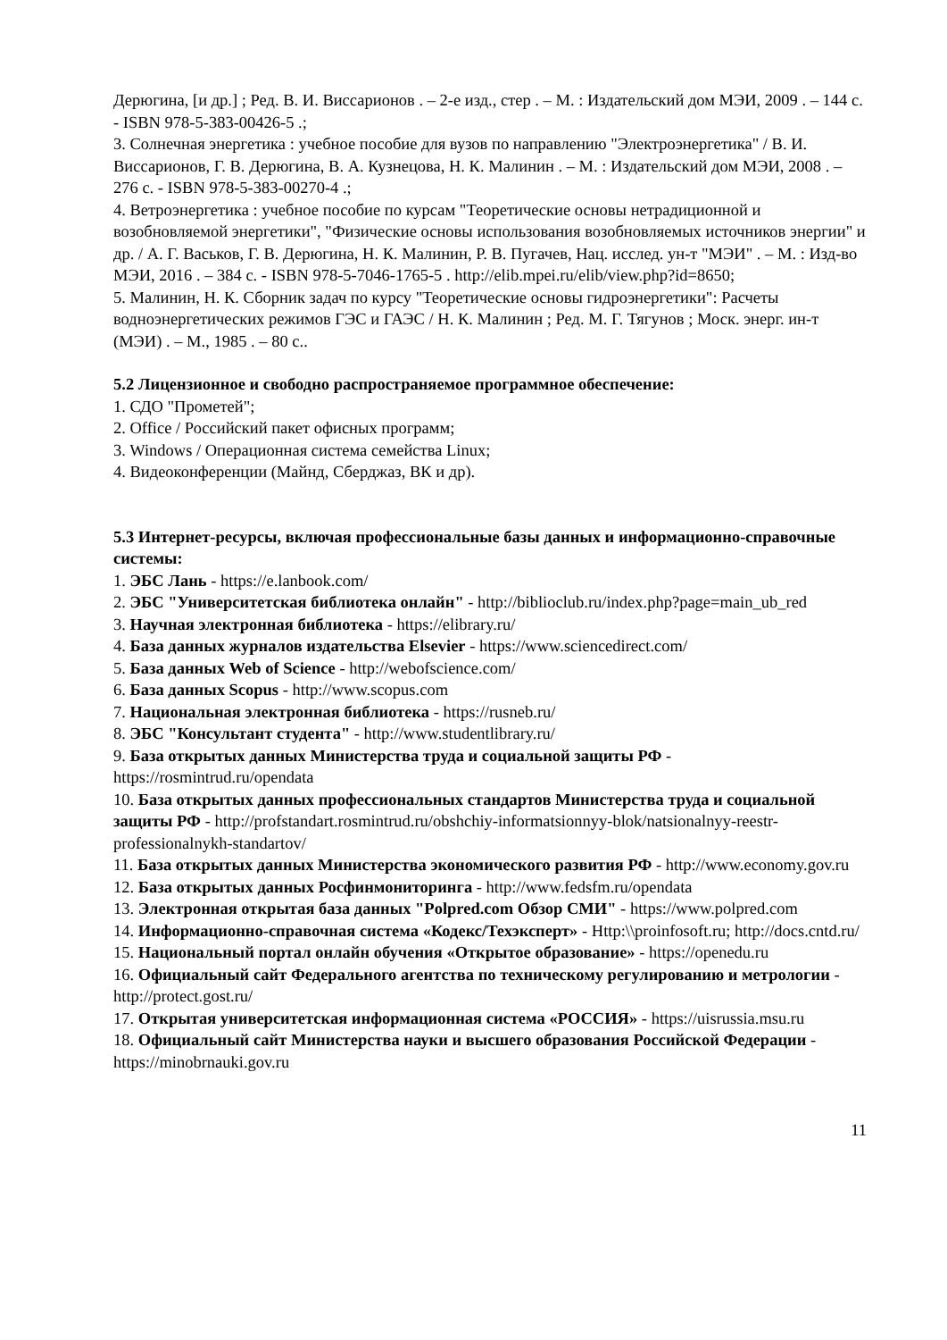Дерюгина, [и др.] ; Ред. В. И. Виссарионов . – 2-е изд., стер . – М. : Издательский дом МЭИ, 2009 . – 144 с. - ISBN 978-5-383-00426-5 .;
3. Солнечная энергетика : учебное пособие для вузов по направлению "Электроэнергетика" / В. И. Виссарионов, Г. В. Дерюгина, В. А. Кузнецова, Н. К. Малинин . – М. : Издательский дом МЭИ, 2008 . – 276 с. - ISBN 978-5-383-00270-4 .;
4. Ветроэнергетика : учебное пособие по курсам "Теоретические основы нетрадиционной и возобновляемой энергетики", "Физические основы использования возобновляемых источников энергии" и др. / А. Г. Васьков, Г. В. Дерюгина, Н. К. Малинин, Р. В. Пугачев, Нац. исслед. ун-т "МЭИ" . – М. : Изд-во МЭИ, 2016 . – 384 с. - ISBN 978-5-7046-1765-5 . http://elib.mpei.ru/elib/view.php?id=8650;
5. Малинин, Н. К. Сборник задач по курсу "Теоретические основы гидроэнергетики": Расчеты водноэнергетических режимов ГЭС и ГАЭС / Н. К. Малинин ; Ред. М. Г. Тягунов ; Моск. энерг. ин-т (МЭИ) . – М., 1985 . – 80 с..
5.2 Лицензионное и свободно распространяемое программное обеспечение:
1. СДО "Прометей";
2. Office / Российский пакет офисных программ;
3. Windows / Операционная система семейства Linux;
4. Видеоконференции (Майнд, Сберджаз, ВК и др).
5.3 Интернет-ресурсы, включая профессиональные базы данных и информационно-справочные системы:
1. ЭБС Лань - https://e.lanbook.com/
2. ЭБС "Университетская библиотека онлайн" - http://biblioclub.ru/index.php?page=main_ub_red
3. Научная электронная библиотека - https://elibrary.ru/
4. База данных журналов издательства Elsevier - https://www.sciencedirect.com/
5. База данных Web of Science - http://webofscience.com/
6. База данных Scopus - http://www.scopus.com
7. Национальная электронная библиотека - https://rusneb.ru/
8. ЭБС "Консультант студента" - http://www.studentlibrary.ru/
9. База открытых данных Министерства труда и социальной защиты РФ - https://rosmintrud.ru/opendata
10. База открытых данных профессиональных стандартов Министерства труда и социальной защиты РФ - http://profstandart.rosmintrud.ru/obshchiy-informatsionnyy-blok/natsionalnyy-reestr-professionalnykh-standartov/
11. База открытых данных Министерства экономического развития РФ - http://www.economy.gov.ru
12. База открытых данных Росфинмониторинга - http://www.fedsfm.ru/opendata
13. Электронная открытая база данных "Polpred.com Обзор СМИ" - https://www.polpred.com
14. Информационно-справочная система «Кодекс/Техэксперт» - Http:\\proinfosoft.ru; http://docs.cntd.ru/
15. Национальный портал онлайн обучения «Открытое образование» - https://openedu.ru
16. Официальный сайт Федерального агентства по техническому регулированию и метрологии - http://protect.gost.ru/
17. Открытая университетская информационная система «РОССИЯ» - https://uisrussia.msu.ru
18. Официальный сайт Министерства науки и высшего образования Российской Федерации - https://minobrnauki.gov.ru
11